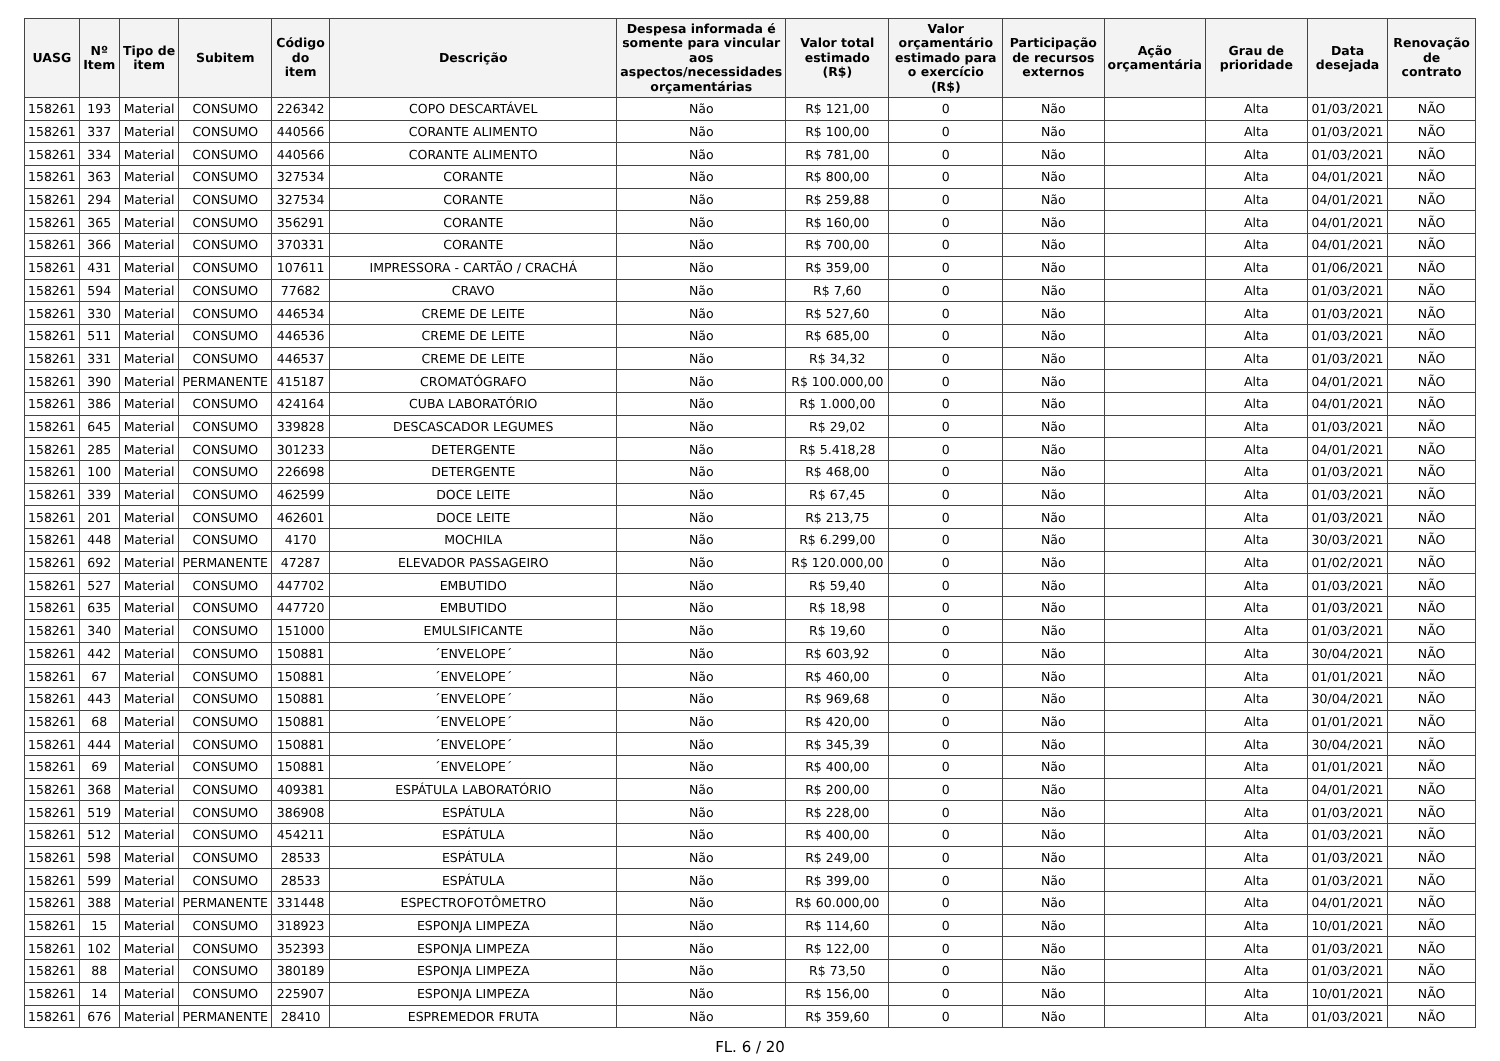| UASG | Nº Item | Tipo de item | Subitem | Código do item | Descrição | Despesa informada é somente para vincular aos aspectos/necessidades orçamentárias | Valor total estimado (R$) | Valor orçamentário estimado para o exercício (R$) | Participação de recursos externos | Ação orçamentária | Grau de prioridade | Data desejada | Renovação de contrato |
| --- | --- | --- | --- | --- | --- | --- | --- | --- | --- | --- | --- | --- | --- |
| 158261 | 193 | Material | CONSUMO | 226342 | COPO DESCARTÁVEL | Não | R$ 121,00 | 0 | Não | | Alta | 01/03/2021 | NÃO |
| 158261 | 337 | Material | CONSUMO | 440566 | CORANTE ALIMENTO | Não | R$ 100,00 | 0 | Não | | Alta | 01/03/2021 | NÃO |
| 158261 | 334 | Material | CONSUMO | 440566 | CORANTE ALIMENTO | Não | R$ 781,00 | 0 | Não | | Alta | 01/03/2021 | NÃO |
| 158261 | 363 | Material | CONSUMO | 327534 | CORANTE | Não | R$ 800,00 | 0 | Não | | Alta | 04/01/2021 | NÃO |
| 158261 | 294 | Material | CONSUMO | 327534 | CORANTE | Não | R$ 259,88 | 0 | Não | | Alta | 04/01/2021 | NÃO |
| 158261 | 365 | Material | CONSUMO | 356291 | CORANTE | Não | R$ 160,00 | 0 | Não | | Alta | 04/01/2021 | NÃO |
| 158261 | 366 | Material | CONSUMO | 370331 | CORANTE | Não | R$ 700,00 | 0 | Não | | Alta | 04/01/2021 | NÃO |
| 158261 | 431 | Material | CONSUMO | 107611 | IMPRESSORA - CARTÃO / CRACHÁ | Não | R$ 359,00 | 0 | Não | | Alta | 01/06/2021 | NÃO |
| 158261 | 594 | Material | CONSUMO | 77682 | CRAVO | Não | R$ 7,60 | 0 | Não | | Alta | 01/03/2021 | NÃO |
| 158261 | 330 | Material | CONSUMO | 446534 | CREME DE LEITE | Não | R$ 527,60 | 0 | Não | | Alta | 01/03/2021 | NÃO |
| 158261 | 511 | Material | CONSUMO | 446536 | CREME DE LEITE | Não | R$ 685,00 | 0 | Não | | Alta | 01/03/2021 | NÃO |
| 158261 | 331 | Material | CONSUMO | 446537 | CREME DE LEITE | Não | R$ 34,32 | 0 | Não | | Alta | 01/03/2021 | NÃO |
| 158261 | 390 | Material | PERMANENTE | 415187 | CROMATÓGRAFO | Não | R$ 100.000,00 | 0 | Não | | Alta | 04/01/2021 | NÃO |
| 158261 | 386 | Material | CONSUMO | 424164 | CUBA LABORATÓRIO | Não | R$ 1.000,00 | 0 | Não | | Alta | 04/01/2021 | NÃO |
| 158261 | 645 | Material | CONSUMO | 339828 | DESCASCADOR LEGUMES | Não | R$ 29,02 | 0 | Não | | Alta | 01/03/2021 | NÃO |
| 158261 | 285 | Material | CONSUMO | 301233 | DETERGENTE | Não | R$ 5.418,28 | 0 | Não | | Alta | 04/01/2021 | NÃO |
| 158261 | 100 | Material | CONSUMO | 226698 | DETERGENTE | Não | R$ 468,00 | 0 | Não | | Alta | 01/03/2021 | NÃO |
| 158261 | 339 | Material | CONSUMO | 462599 | DOCE LEITE | Não | R$ 67,45 | 0 | Não | | Alta | 01/03/2021 | NÃO |
| 158261 | 201 | Material | CONSUMO | 462601 | DOCE LEITE | Não | R$ 213,75 | 0 | Não | | Alta | 01/03/2021 | NÃO |
| 158261 | 448 | Material | CONSUMO | 4170 | MOCHILA | Não | R$ 6.299,00 | 0 | Não | | Alta | 30/03/2021 | NÃO |
| 158261 | 692 | Material | PERMANENTE | 47287 | ELEVADOR PASSAGEIRO | Não | R$ 120.000,00 | 0 | Não | | Alta | 01/02/2021 | NÃO |
| 158261 | 527 | Material | CONSUMO | 447702 | EMBUTIDO | Não | R$ 59,40 | 0 | Não | | Alta | 01/03/2021 | NÃO |
| 158261 | 635 | Material | CONSUMO | 447720 | EMBUTIDO | Não | R$ 18,98 | 0 | Não | | Alta | 01/03/2021 | NÃO |
| 158261 | 340 | Material | CONSUMO | 151000 | EMULSIFICANTE | Não | R$ 19,60 | 0 | Não | | Alta | 01/03/2021 | NÃO |
| 158261 | 442 | Material | CONSUMO | 150881 | ´ENVELOPE´ | Não | R$ 603,92 | 0 | Não | | Alta | 30/04/2021 | NÃO |
| 158261 | 67 | Material | CONSUMO | 150881 | ´ENVELOPE´ | Não | R$ 460,00 | 0 | Não | | Alta | 01/01/2021 | NÃO |
| 158261 | 443 | Material | CONSUMO | 150881 | ´ENVELOPE´ | Não | R$ 969,68 | 0 | Não | | Alta | 30/04/2021 | NÃO |
| 158261 | 68 | Material | CONSUMO | 150881 | ´ENVELOPE´ | Não | R$ 420,00 | 0 | Não | | Alta | 01/01/2021 | NÃO |
| 158261 | 444 | Material | CONSUMO | 150881 | ´ENVELOPE´ | Não | R$ 345,39 | 0 | Não | | Alta | 30/04/2021 | NÃO |
| 158261 | 69 | Material | CONSUMO | 150881 | ´ENVELOPE´ | Não | R$ 400,00 | 0 | Não | | Alta | 01/01/2021 | NÃO |
| 158261 | 368 | Material | CONSUMO | 409381 | ESPÁTULA LABORATÓRIO | Não | R$ 200,00 | 0 | Não | | Alta | 04/01/2021 | NÃO |
| 158261 | 519 | Material | CONSUMO | 386908 | ESPÁTULA | Não | R$ 228,00 | 0 | Não | | Alta | 01/03/2021 | NÃO |
| 158261 | 512 | Material | CONSUMO | 454211 | ESPÁTULA | Não | R$ 400,00 | 0 | Não | | Alta | 01/03/2021 | NÃO |
| 158261 | 598 | Material | CONSUMO | 28533 | ESPÁTULA | Não | R$ 249,00 | 0 | Não | | Alta | 01/03/2021 | NÃO |
| 158261 | 599 | Material | CONSUMO | 28533 | ESPÁTULA | Não | R$ 399,00 | 0 | Não | | Alta | 01/03/2021 | NÃO |
| 158261 | 388 | Material | PERMANENTE | 331448 | ESPECTROFOTÔMETRO | Não | R$ 60.000,00 | 0 | Não | | Alta | 04/01/2021 | NÃO |
| 158261 | 15 | Material | CONSUMO | 318923 | ESPONJA LIMPEZA | Não | R$ 114,60 | 0 | Não | | Alta | 10/01/2021 | NÃO |
| 158261 | 102 | Material | CONSUMO | 352393 | ESPONJA LIMPEZA | Não | R$ 122,00 | 0 | Não | | Alta | 01/03/2021 | NÃO |
| 158261 | 88 | Material | CONSUMO | 380189 | ESPONJA LIMPEZA | Não | R$ 73,50 | 0 | Não | | Alta | 01/03/2021 | NÃO |
| 158261 | 14 | Material | CONSUMO | 225907 | ESPONJA LIMPEZA | Não | R$ 156,00 | 0 | Não | | Alta | 10/01/2021 | NÃO |
| 158261 | 676 | Material | PERMANENTE | 28410 | ESPREMEDOR FRUTA | Não | R$ 359,60 | 0 | Não | | Alta | 01/03/2021 | NÃO |
FL. 6 / 20